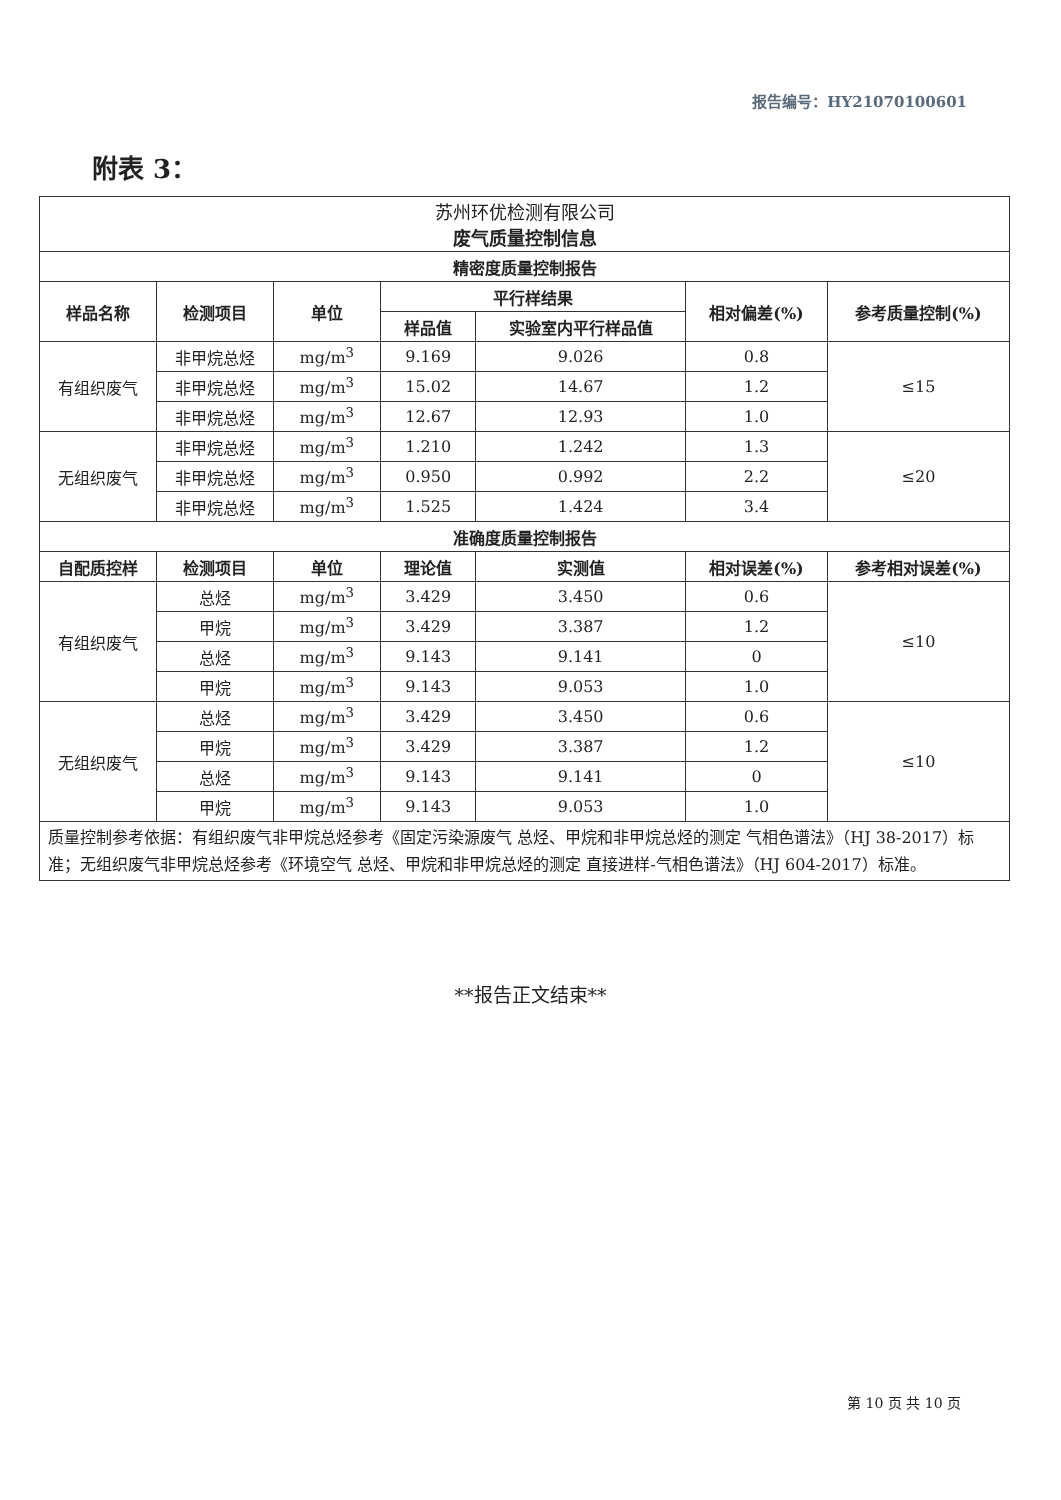报告编号：HY21070100601
附表 3：
| 苏州环优检测有限公司 废气质量控制信息 | | | | | | |
| 精密度质量控制报告 | | | | | | |
| 样品名称 | 检测项目 | 单位 | 平行样结果 | | 相对偏差(%) | 参考质量控制(%) |
| | | | 样品值 | 实验室内平行样品值 | | |
| 有组织废气 | 非甲烷总烃 | mg/m<sup>3</sup> | 9.169 | 9.026 | 0.8 | ≤15 |
| | 非甲烷总烃 | mg/m<sup>3</sup> | 15.02 | 14.67 | 1.2 | |
| | 非甲烷总烃 | mg/m<sup>3</sup> | 12.67 | 12.93 | 1.0 | |
| 无组织废气 | 非甲烷总烃 | mg/m<sup>3</sup> | 1.210 | 1.242 | 1.3 | ≤20 |
| | 非甲烷总烃 | mg/m<sup>3</sup> | 0.950 | 0.992 | 2.2 | |
| | 非甲烷总烃 | mg/m<sup>3</sup> | 1.525 | 1.424 | 3.4 | |
| 准确度质量控制报告 | | | | | | |
| 自配质控样 | 检测项目 | 单位 | 理论值 | 实测值 | 相对误差(%) | 参考相对误差(%) |
| 有组织废气 | 总烃 | mg/m<sup>3</sup> | 3.429 | 3.450 | 0.6 | ≤10 |
| | 甲烷 | mg/m<sup>3</sup> | 3.429 | 3.387 | 1.2 | |
| | 总烃 | mg/m<sup>3</sup> | 9.143 | 9.141 | 0 | |
| | 甲烷 | mg/m<sup>3</sup> | 9.143 | 9.053 | 1.0 | |
| 无组织废气 | 总烃 | mg/m<sup>3</sup> | 3.429 | 3.450 | 0.6 | ≤10 |
| | 甲烷 | mg/m<sup>3</sup> | 3.429 | 3.387 | 1.2 | |
| | 总烃 | mg/m<sup>3</sup> | 9.143 | 9.141 | 0 | |
| | 甲烷 | mg/m<sup>3</sup> | 9.143 | 9.053 | 1.0 | |
| 质量控制参考依据：有组织废气非甲烷总烃参考《固定污染源废气 总烃、甲烷和非甲烷总烃的测定 气相色谱法》（HJ 38-2017）标准；无组织废气非甲烷总烃参考《环境空气 总烃、甲烷和非甲烷总烃的测定 直接进样-气相色谱法》（HJ 604-2017）标准。 | | | | | | |
**报告正文结束**
第 10 页 共 10 页